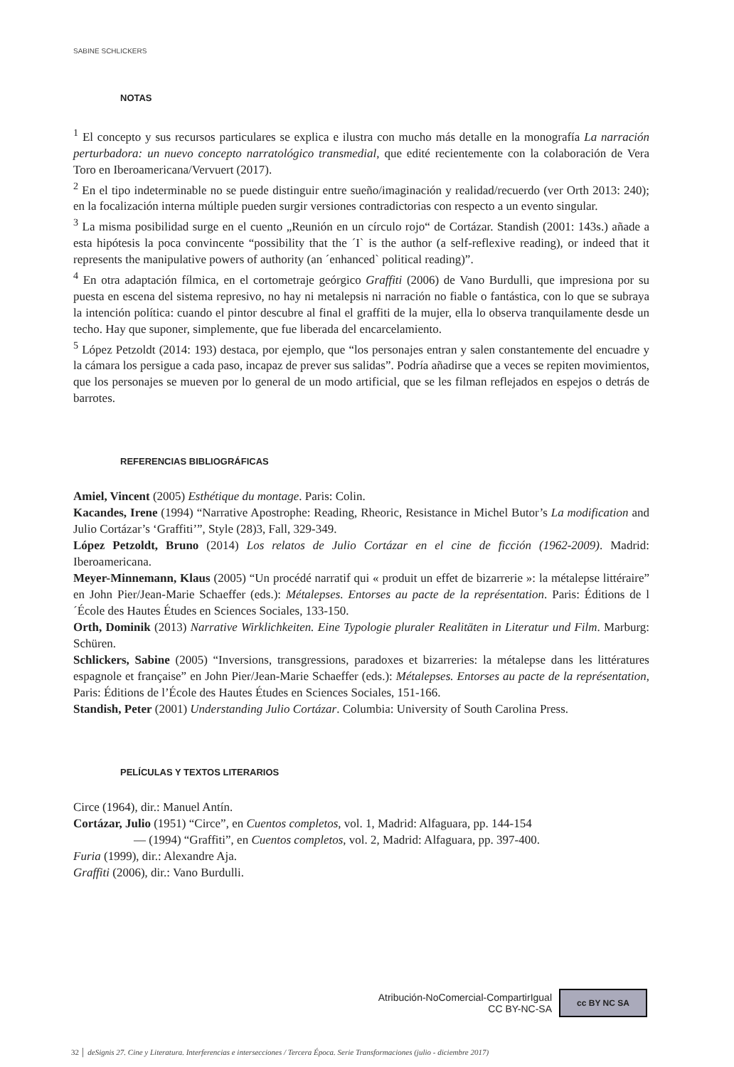SABINE SCHLICKERS
NOTAS
<sup>1</sup> El concepto y sus recursos particulares se explica e ilustra con mucho más detalle en la monografía La narración perturbadora: un nuevo concepto narratológico transmedial, que edité recientemente con la colaboración de Vera Toro en Iberoamericana/Vervuert (2017).
<sup>2</sup> En el tipo indeterminable no se puede distinguir entre sueño/imaginación y realidad/recuerdo (ver Orth 2013: 240); en la focalización interna múltiple pueden surgir versiones contradictorias con respecto a un evento singular.
<sup>3</sup> La misma posibilidad surge en el cuento „Reunión en un círculo rojo“ de Cortázar. Standish (2001: 143s.) añade a esta hipótesis la poca convincente “possibility that the ´I` is the author (a self-reflexive reading), or indeed that it represents the manipulative powers of authority (an ´enhanced` political reading)”.
<sup>4</sup> En otra adaptación fílmica, en el cortometraje geórgico Graffiti (2006) de Vano Burdulli, que impresiona por su puesta en escena del sistema represivo, no hay ni metalepsis ni narración no fiable o fantástica, con lo que se subraya la intención política: cuando el pintor descubre al final el graffiti de la mujer, ella lo observa tranquilamente desde un techo. Hay que suponer, simplemente, que fue liberada del encarcelamiento.
<sup>5</sup> López Petzoldt (2014: 193) destaca, por ejemplo, que “los personajes entran y salen constantemente del encuadre y la cámara los persigue a cada paso, incapaz de prever sus salidas”. Podría añadirse que a veces se repiten movimientos, que los personajes se mueven por lo general de un modo artificial, que se les filman reflejados en espejos o detrás de barrotes.
REFERENCIAS BIBLIOGRÁFICAS
Amiel, Vincent (2005) Esthétique du montage. Paris: Colin.
Kacandes, Irene (1994) “Narrative Apostrophe: Reading, Rheoric, Resistance in Michel Butor’s La modification and Julio Cortázar’s ‘Graffiti’”, Style (28)3, Fall, 329-349.
López Petzoldt, Bruno (2014) Los relatos de Julio Cortázar en el cine de ficción (1962-2009). Madrid: Iberoamericana.
Meyer-Minnemann, Klaus (2005) “Un procédé narratif qui « produit un effet de bizarrerie »: la métalepse littéraire” en John Pier/Jean-Marie Schaeffer (eds.): Métalepses. Entorses au pacte de la représentation. Paris: Éditions de l´École des Hautes Études en Sciences Sociales, 133-150.
Orth, Dominik (2013) Narrative Wirklichkeiten. Eine Typologie pluraler Realitäten in Literatur und Film. Marburg: Schüren.
Schlickers, Sabine (2005) “Inversions, transgressions, paradoxes et bizarreries: la métalepse dans les littératures espagnole et française” en John Pier/Jean-Marie Schaeffer (eds.): Métalepses. Entorses au pacte de la représentation, Paris: Éditions de l’École des Hautes Études en Sciences Sociales, 151-166.
Standish, Peter (2001) Understanding Julio Cortázar. Columbia: University of South Carolina Press.
PELÍCULAS Y TEXTOS LITERARIOS
Circe (1964), dir.: Manuel Antín.
Cortázar, Julio (1951) “Circe”, en Cuentos completos, vol. 1, Madrid: Alfaguara, pp. 144-154
— (1994) “Graffiti”, en Cuentos completos, vol. 2, Madrid: Alfaguara, pp. 397-400.
Furia (1999), dir.: Alexandre Aja.
Graffiti (2006), dir.: Vano Burdulli.
Atribución-NoComercial-CompartirIgual
CC BY-NC-SA
cc BY NC SA
32 │ deSignis 27. Cine y Literatura. Interferencias e intersecciones / Tercera Época. Serie Transformaciones (julio - diciembre 2017)